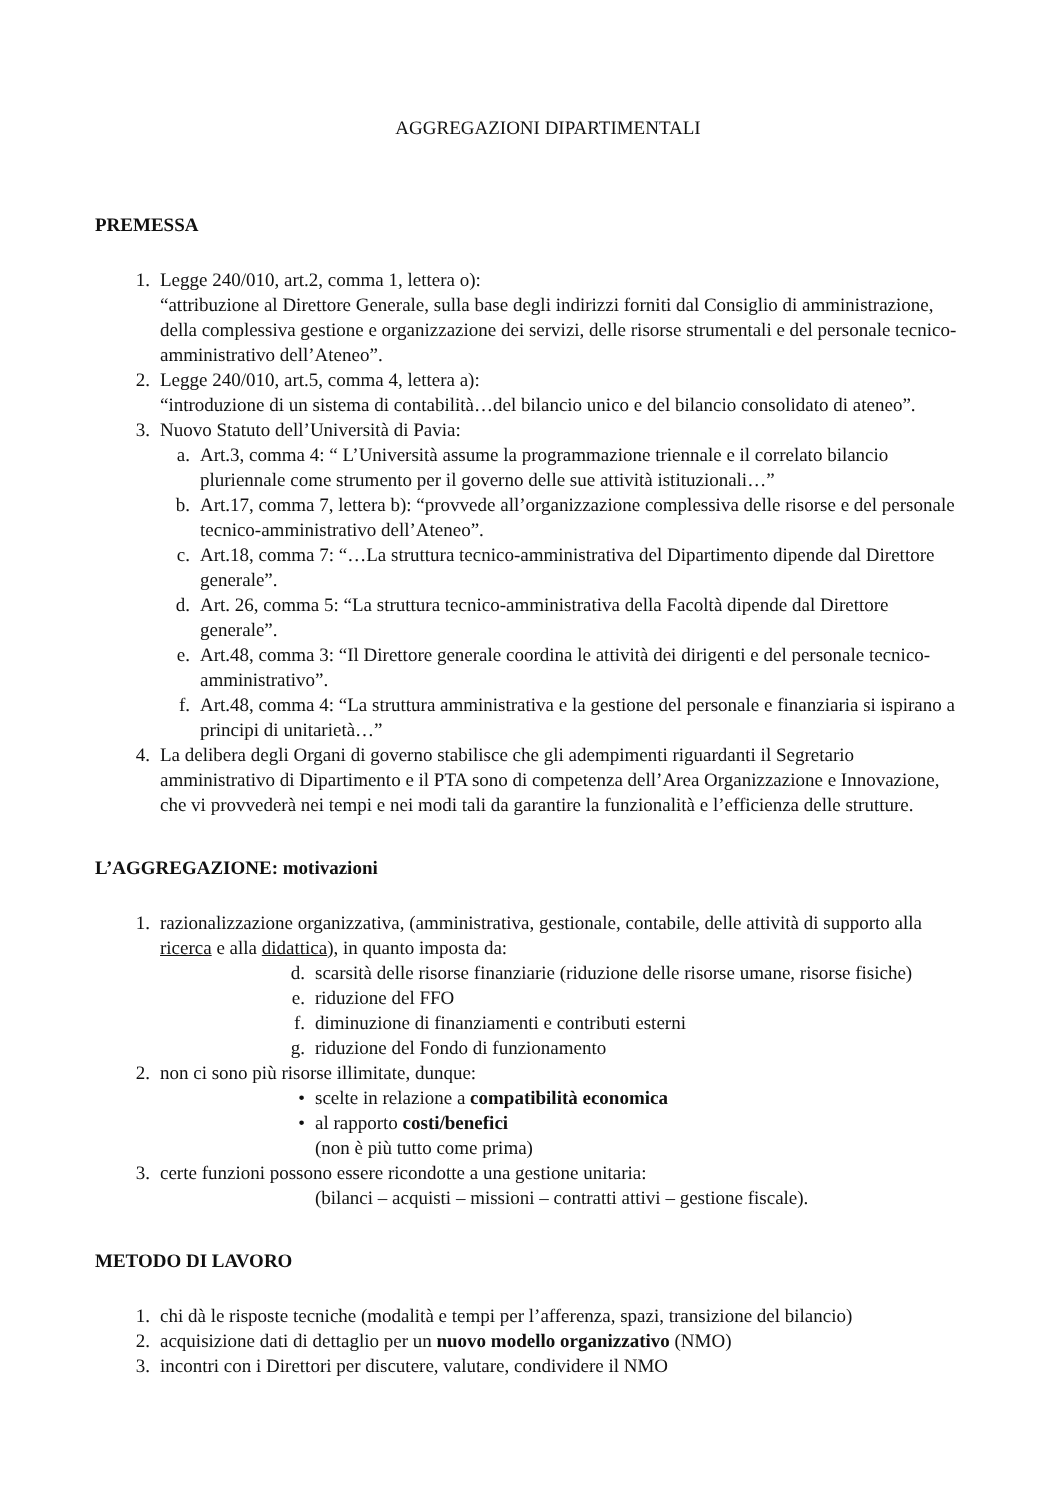AGGREGAZIONI DIPARTIMENTALI
PREMESSA
1. Legge 240/010, art.2, comma 1, lettera o):
“attribuzione al Direttore Generale, sulla base degli indirizzi forniti dal Consiglio di amministrazione, della complessiva gestione e organizzazione dei servizi, delle risorse strumentali e del personale tecnico-amministrativo dell’Ateneo”.
2. Legge 240/010, art.5, comma 4, lettera a):
“introduzione di un sistema di contabilità…del bilancio unico e del bilancio consolidato di ateneo”.
3. Nuovo Statuto dell’Università di Pavia:
a. Art.3, comma 4: “ L’Università assume la programmazione triennale e il correlato bilancio pluriennale come strumento per il governo delle sue attività istituzionali…”
b. Art.17, comma 7, lettera b): “provvede all’organizzazione complessiva delle risorse e del personale tecnico-amministrativo dell’Ateneo”.
c. Art.18, comma 7: “…La struttura tecnico-amministrativa del Dipartimento dipende dal Direttore generale”.
d. Art. 26, comma 5: “La struttura tecnico-amministrativa della Facoltà dipende dal Direttore generale”.
e. Art.48, comma 3: “Il Direttore generale coordina le attività dei dirigenti e del personale tecnico-amministrativo”.
f. Art.48, comma 4: “La struttura amministrativa e la gestione del personale e finanziaria si ispirano a principi di unitarietà…”
4. La delibera degli Organi di governo stabilisce che gli adempimenti riguardanti il Segretario amministrativo di Dipartimento e il PTA sono di competenza dell’Area Organizzazione e Innovazione, che vi provvederà nei tempi e nei modi tali da garantire la funzionalità e l’efficienza delle strutture.
L’AGGREGAZIONE: motivazioni
1. razionalizzazione organizzativa, (amministrativa, gestionale, contabile, delle attività di supporto alla ricerca e alla didattica), in quanto imposta da:
d. scarsità delle risorse finanziarie (riduzione delle risorse umane, risorse fisiche)
e. riduzione del FFO
f. diminuzione di finanziamenti e contributi esterni
g. riduzione del Fondo di funzionamento
2. non ci sono più risorse illimitate, dunque:
• scelte in relazione a compatibilità economica
• al rapporto costi/benefici
(non è più tutto come prima)
3. certe funzioni possono essere ricondotte a una gestione unitaria:
(bilanci – acquisti – missioni – contratti attivi – gestione fiscale).
METODO DI LAVORO
1. chi dà le risposte tecniche (modalità e tempi per l’afferenza, spazi, transizione del bilancio)
2. acquisizione dati di dettaglio per un nuovo modello organizzativo (NMO)
3. incontri con i Direttori per discutere, valutare, condividere il NMO